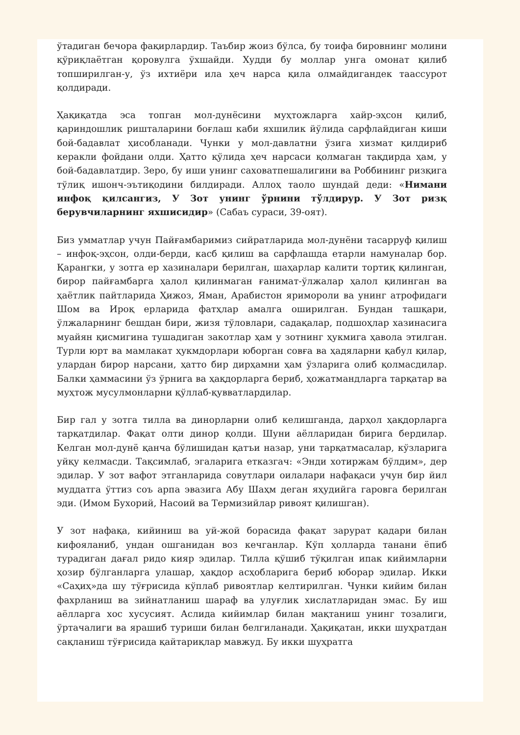ўтадиган бечора фақирлардир. Таъбир жоиз бўлса, бу тоифа бировнинг молини қўриқлаётган қоровулга ўхшайди. Худди бу моллар унга омонат қилиб топширилган-у, ўз ихтиёри ила ҳеч нарса қила олмайдигандек таассурот қолдиради.
Ҳақиқатда эса топган мол-дунёсини муҳтожларга хайр-эҳсон қилиб, қариндошлик ришталарини боғлаш каби яхшилик йўлида сарфлайдиган киши бой-бадавлат ҳисобланади. Чунки у мол-давлатни ўзига хизмат қилдириб керакли фойдани олди. Ҳатто қўлида ҳеч нарсаси қолмаган тақдирда ҳам, у бой-бадавлатдир. Зеро, бу иши унинг саховатпешалигини ва Роббининг ризқига тўлиқ ишонч-эътиқодини билдиради. Аллоҳ таоло шундай деди: «Нимани инфоқ қилсангиз, У Зот унинг ўрнини тўлдирур. У Зот ризқ берувчиларнинг яхшисидир» (Сабаъ сураси, 39-оят).
Биз умматлар учун Пайғамбаримиз сийратларида мол-дунёни тасарруф қилиш – инфоқ-эҳсон, олди-берди, касб қилиш ва сарфлашда етарли намуналар бор. Қарангки, у зотга ер хазиналари берилган, шаҳарлар калити тортиқ қилинган, бирор пайғамбарга ҳалол қилинмаган ғанимат-ўлжалар ҳалол қилинган ва ҳаётлик пайтларида Ҳижоз, Яман, Арабистон яримороли ва унинг атрофидаги Шом ва Ироқ ерларида фатҳлар амалга оширилган. Бундан ташқари, ўлжаларнинг бешдан бири, жизя тўловлари, садақалар, подшоҳлар хазинасига муайян қисмигина тушадиган закотлар ҳам у зотнинг ҳукмига ҳавола этилган. Турли юрт ва мамлакат ҳукмдорлари юборган совға ва ҳадяларни қабул қилар, улардан бирор нарсани, ҳатто бир дирҳамни ҳам ўзларига олиб қолмасдилар. Балки ҳаммасини ўз ўрнига ва ҳақдорларга бериб, ҳожатмандларга тарқатар ва муҳтож мусулмонларни қўллаб-қувватлардилар.
Бир гал у зотга тилла ва динорларни олиб келишганда, дарҳол ҳақдорларга тарқатдилар. Фақат олти динор қолди. Шуни аёлларидан бирига бердилар. Келган мол-дунё қанча бўлишидан қатъи назар, уни тарқатмасалар, кўзларига уйқу келмасди. Тақсимлаб, эгаларига етказгач: «Энди хотиржам бўлдим», дер эдилар. У зот вафот этганларида совутлари оилалари нафақаси учун бир йил муддатга ўттиз соъ арпа эвазига Абу Шаҳм деган яҳудийга гаровга берилган эди. (Имом Бухорий, Насоий ва Термизийлар ривоят қилишган).
У зот нафақа, кийиниш ва уй-жой борасида фақат зарурат қадари билан кифояланиб, ундан ошганидан воз кечганлар. Кўп ҳолларда танани ёпиб турадиган дағал ридо кияр эдилар. Тилла қўшиб тўқилган ипак кийимларни ҳозир бўлганларга улашар, ҳақдор асҳобларига бериб юборар эдилар. Икки «Саҳиҳ»да шу тўғрисида кўплаб ривоятлар келтирилган. Чунки кийим билан фахрланиш ва зийнатланиш шараф ва улуғлик хислатларидан эмас. Бу иш аёлларга хос хусусият. Аслида кийимлар билан мақтаниш унинг тозалиги, ўртачалиги ва ярашиб туриши билан белгиланади. Ҳақиқатан, икки шуҳратдан сақланиш тўғрисида қайтариқлар мавжуд. Бу икки шуҳратга